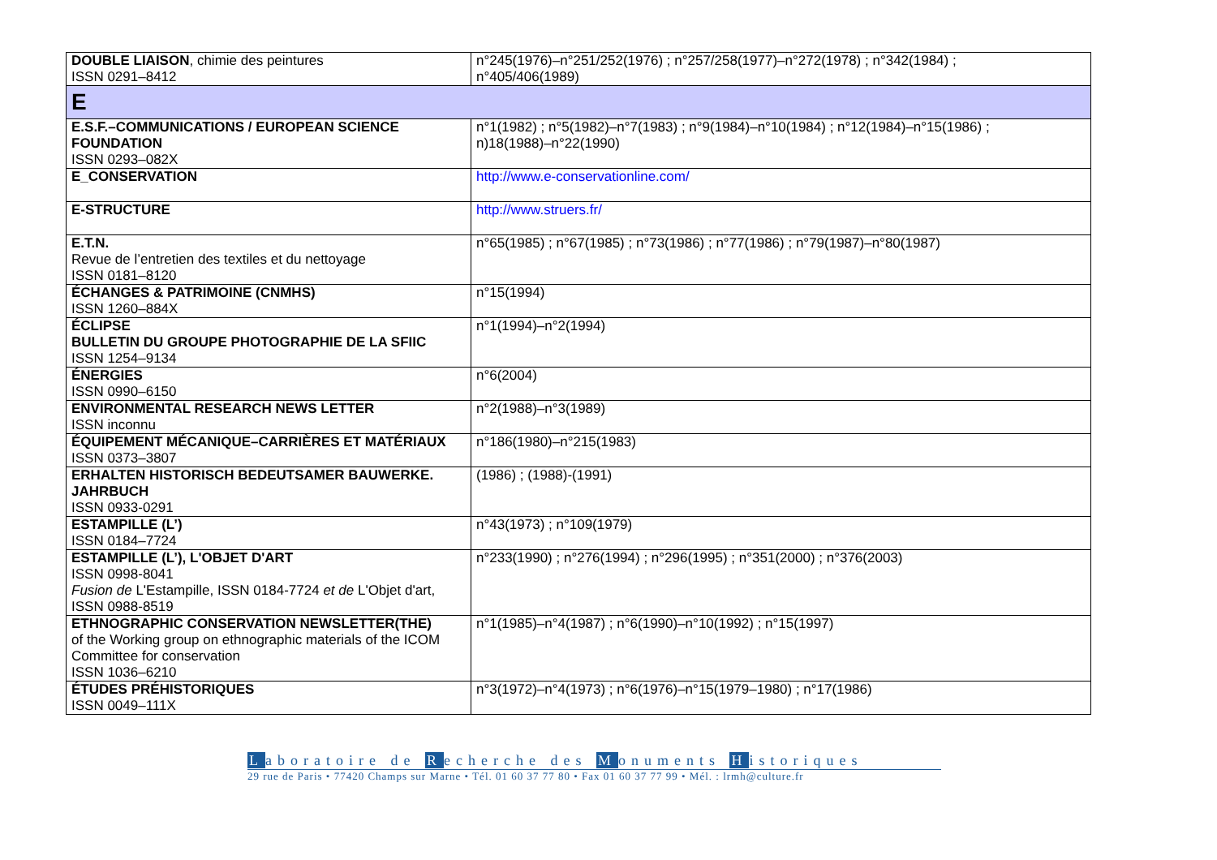| DOUBLE LIAISON , chimie des peintures ISSN 0291–8412 | n°245(1976)–n°251/252(1976) ; n°257/258(1977)–n°272(1978) ; n°342(1984) ; n°405/406(1989) |
| E | |
| E.S.F.–COMMUNICATIONS / EUROPEAN SCIENCE FOUNDATION ISSN 0293–082X | n°1(1982) ; n°5(1982)–n°7(1983) ; n°9(1984)–n°10(1984) ; n°12(1984)–n°15(1986) ; n)18(1988)–n°22(1990) |
| E_CONSERVATION | http://www.e-conservationline.com/ |
| E-STRUCTURE | http://www.struers.fr/ |
| E.T.N. Revue de l’entretien des textiles et du nettoyage ISSN 0181–8120 | n°65(1985) ; n°67(1985) ; n°73(1986) ; n°77(1986) ; n°79(1987)–n°80(1987) |
| ÉCHANGES & PATRIMOINE (CNMHS) ISSN 1260–884X | n°15(1994) |
| ÉCLIPSE BULLETIN DU GROUPE PHOTOGRAPHIE DE LA SFIIC ISSN 1254–9134 | n°1(1994)–n°2(1994) |
| ÉNERGIES ISSN 0990–6150 | n°6(2004) |
| ENVIRONMENTAL RESEARCH NEWS LETTER ISSN inconnu | n°2(1988)–n°3(1989) |
| ÉQUIPEMENT MÉCANIQUE–CARRIÈRES ET MATÉRIAUX ISSN 0373–3807 | n°186(1980)–n°215(1983) |
| ERHALTEN HISTORISCH BEDEUTSAMER BAUWERKE. JAHRBUCH ISSN 0933-0291 | (1986) ; (1988)-(1991) |
| ESTAMPILLE (L’) ISSN 0184–7724 | n°43(1973) ; n°109(1979) |
| ESTAMPILLE (L’), L'OBJET D'ART ISSN 0998-8041 Fusion de L'Estampille, ISSN 0184-7724 et de L'Objet d'art, ISSN 0988-8519 | n°233(1990) ; n°276(1994) ; n°296(1995) ; n°351(2000) ; n°376(2003) |
| ETHNOGRAPHIC CONSERVATION NEWSLETTER(THE) of the Working group on ethnographic materials of the ICOM Committee for conservation ISSN 1036–6210 | n°1(1985)–n°4(1987) ; n°6(1990)–n°10(1992) ; n°15(1997) |
| ÉTUDES PRÉHISTORIQUES ISSN 0049–111X | n°3(1972)–n°4(1973) ; n°6(1976)–n°15(1979–1980) ; n°17(1986) |
Laboratoire de Recherche des Monuments Historiques
29 rue de Paris • 77420 Champs sur Marne • Tél. 01 60 37 77 80 • Fax 01 60 37 77 99 • Mél. : lrmh@culture.fr